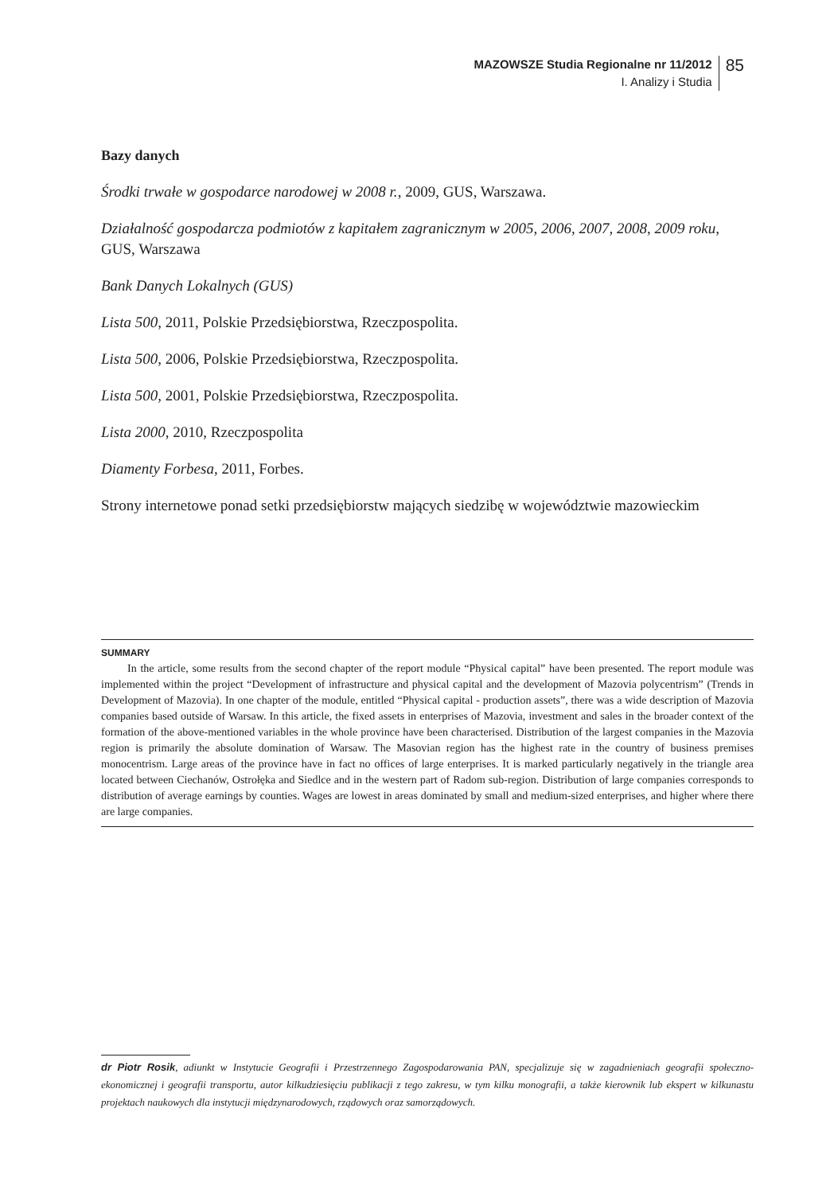MAZOWSZE Studia Regionalne nr 11/2012
I. Analizy i Studia
85
Bazy danych
Środki trwałe w gospodarce narodowej w 2008 r., 2009, GUS, Warszawa.
Działalność gospodarcza podmiotów z kapitałem zagranicznym w 2005, 2006, 2007, 2008, 2009 roku, GUS, Warszawa
Bank Danych Lokalnych (GUS)
Lista 500, 2011, Polskie Przedsiębiorstwa, Rzeczpospolita.
Lista 500, 2006, Polskie Przedsiębiorstwa, Rzeczpospolita.
Lista 500, 2001, Polskie Przedsiębiorstwa, Rzeczpospolita.
Lista 2000, 2010, Rzeczpospolita
Diamenty Forbesa, 2011, Forbes.
Strony internetowe ponad setki przedsiębiorstw mających siedzibę w województwie mazowieckim
SUMMARY
In the article, some results from the second chapter of the report module “Physical capital” have been presented. The report module was implemented within the project “Development of infrastructure and physical capital and the development of Mazovia polycentrism” (Trends in Development of Mazovia). In one chapter of the module, entitled “Physical capital - production assets”, there was a wide description of Mazovia companies based outside of Warsaw. In this article, the fixed assets in enterprises of Mazovia, investment and sales in the broader context of the formation of the above-mentioned variables in the whole province have been characterised. Distribution of the largest companies in the Mazovia region is primarily the absolute domination of Warsaw. The Masovian region has the highest rate in the country of business premises monocentrism. Large areas of the province have in fact no offices of large enterprises. It is marked particularly negatively in the triangle area located between Ciechanów, Ostrołęka and Siedlce and in the western part of Radom sub-region. Distribution of large companies corresponds to distribution of average earnings by counties. Wages are lowest in areas dominated by small and medium-sized enterprises, and higher where there are large companies.
dr Piotr Rosik, adiunkt w Instytucie Geografii i Przestrzennego Zagospodarowania PAN, specjalizuje się w zagadnieniach geografii społeczno-ekonomicznej i geografii transportu, autor kilkudziesięciu publikacji z tego zakresu, w tym kilku monografii, a także kierownik lub ekspert w kilkunastu projektach naukowych dla instytucji międzynarodowych, rządowych oraz samorządowych.